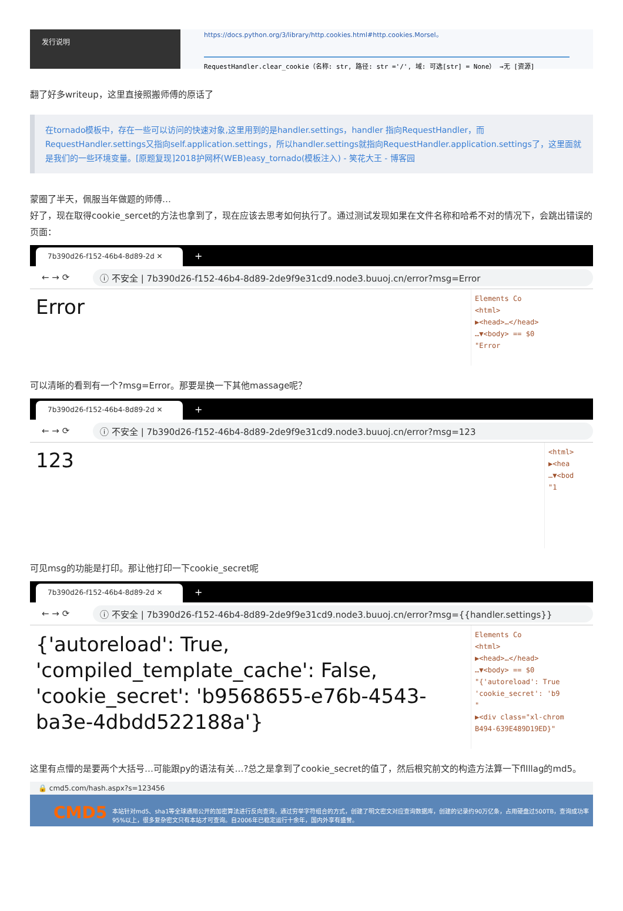发行说明
https://docs.python.org/3/library/http.cookies.html#http.cookies.Morsel。
RequestHandler.clear_cookie（名称: str, 路径: str ='/', 域: 可选[str] = None） →无 [资源]
翻了好多writeup，这里直接照搬师傅的原话了
在tornado模板中，存在一些可以访问的快速对象,这里用到的是handler.settings，handler 指向RequestHandler，而RequestHandler.settings又指向self.application.settings，所以handler.settings就指向RequestHandler.application.settings了，这里面就是我们的一些环境变量。[原题复现]2018护网杯(WEB)easy_tornado(模板注入) - 笑花大王 - 博客园
蒙圈了半天，佩服当年做题的师傅…
好了，现在取得cookie_sercet的方法也拿到了，现在应该去思考如何执行了。通过测试发现如果在文件名称和哈希不对的情况下，会跳出错误的页面：
7b390d26-f152-46b4-8d89-2d ✕
+
← → ⟳ ⓘ 不安全 | 7b390d26-f152-46b4-8d89-2de9f9e31cd9.node3.buuoj.cn/error?msg=Error
Error
Elements Co
<html>
▶<head>…</head>
…▼<body> == $0
"Error
可以清晰的看到有一个?msg=Error。那要是换一下其他massage呢？
7b390d26-f152-46b4-8d89-2d ✕
+
← → ⟳ ⓘ 不安全 | 7b390d26-f152-46b4-8d89-2de9f9e31cd9.node3.buuoj.cn/error?msg=123
123
<html>
▶<hea
…▼<bod
"1
可见msg的功能是打印。那让他打印一下cookie_secret呢
7b390d26-f152-46b4-8d89-2d ✕
+
← → ⟳ ⓘ 不安全 | 7b390d26-f152-46b4-8d89-2de9f9e31cd9.node3.buuoj.cn/error?msg={{handler.settings}}
{'autoreload': True, 'compiled_template_cache': False, 'cookie_secret': 'b9568655-e76b-4543-ba3e-4dbdd522188a'}
Elements Co
<html>
▶<head>…</head>
…▼<body> == $0
"{'autoreload': True
'cookie_secret': 'b9
"
▶<div class="xl-chrom
B494-639E489D19ED}"
这里有点懵的是要两个大括号…可能跟py的语法有关…?总之是拿到了cookie_secret的值了，然后根究前文的构造方法算一下fllllag的md5。
🔒 cmd5.com/hash.aspx?s=123456
CMD5 本站针对md5、sha1等全球通用公开的加密算法进行反向查询，通过穷举字符组合的方式，创建了明文密文对应查询数据库，创建的记录约90万亿条，占用硬盘过500TB，查询成功率95%以上，很多复杂密文只有本站才可查询。自2006年已稳定运行十余年，国内外享有盛誉。